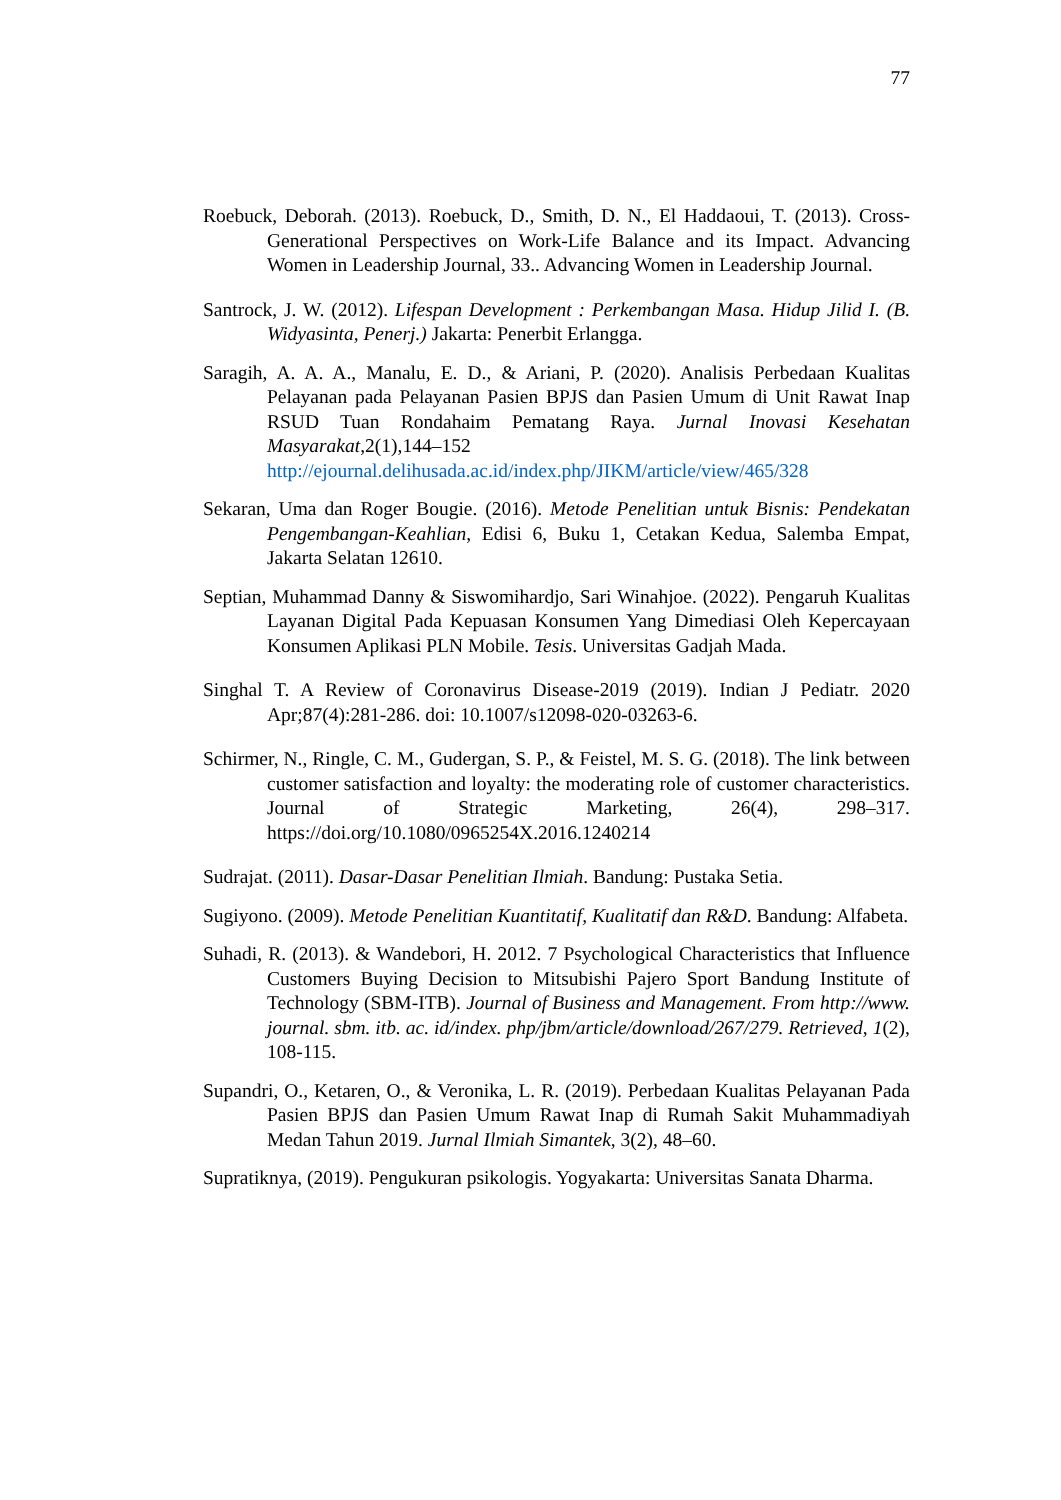77
Roebuck, Deborah. (2013). Roebuck, D., Smith, D. N., El Haddaoui, T. (2013). Cross-Generational Perspectives on Work-Life Balance and its Impact. Advancing Women in Leadership Journal, 33.. Advancing Women in Leadership Journal.
Santrock, J. W. (2012). Lifespan Development : Perkembangan Masa. Hidup Jilid I. (B. Widyasinta, Penerj.) Jakarta: Penerbit Erlangga.
Saragih, A. A. A., Manalu, E. D., & Ariani, P. (2020). Analisis Perbedaan Kualitas Pelayanan pada Pelayanan Pasien BPJS dan Pasien Umum di Unit Rawat Inap RSUD Tuan Rondahaim Pematang Raya. Jurnal Inovasi Kesehatan Masyarakat,2(1),144–152 http://ejournal.delihusada.ac.id/index.php/JIKM/article/view/465/328
Sekaran, Uma dan Roger Bougie. (2016). Metode Penelitian untuk Bisnis: Pendekatan Pengembangan-Keahlian, Edisi 6, Buku 1, Cetakan Kedua, Salemba Empat, Jakarta Selatan 12610.
Septian, Muhammad Danny & Siswomihardjo, Sari Winahjoe. (2022). Pengaruh Kualitas Layanan Digital Pada Kepuasan Konsumen Yang Dimediasi Oleh Kepercayaan Konsumen Aplikasi PLN Mobile. Tesis. Universitas Gadjah Mada.
Singhal T. A Review of Coronavirus Disease-2019 (2019). Indian J Pediatr. 2020 Apr;87(4):281-286. doi: 10.1007/s12098-020-03263-6.
Schirmer, N., Ringle, C. M., Gudergan, S. P., & Feistel, M. S. G. (2018). The link between customer satisfaction and loyalty: the moderating role of customer characteristics. Journal of Strategic Marketing, 26(4), 298–317. https://doi.org/10.1080/0965254X.2016.1240214
Sudrajat. (2011). Dasar-Dasar Penelitian Ilmiah. Bandung: Pustaka Setia.
Sugiyono. (2009). Metode Penelitian Kuantitatif, Kualitatif dan R&D. Bandung: Alfabeta.
Suhadi, R. (2013). & Wandebori, H. 2012. 7 Psychological Characteristics that Influence Customers Buying Decision to Mitsubishi Pajero Sport Bandung Institute of Technology (SBM-ITB). Journal of Business and Management. From http://www. journal. sbm. itb. ac. id/index. php/jbm/article/download/267/279. Retrieved, 1(2), 108-115.
Supandri, O., Ketaren, O., & Veronika, L. R. (2019). Perbedaan Kualitas Pelayanan Pada Pasien BPJS dan Pasien Umum Rawat Inap di Rumah Sakit Muhammadiyah Medan Tahun 2019. Jurnal Ilmiah Simantek, 3(2), 48–60.
Supratiknya, (2019). Pengukuran psikologis. Yogyakarta: Universitas Sanata Dharma.